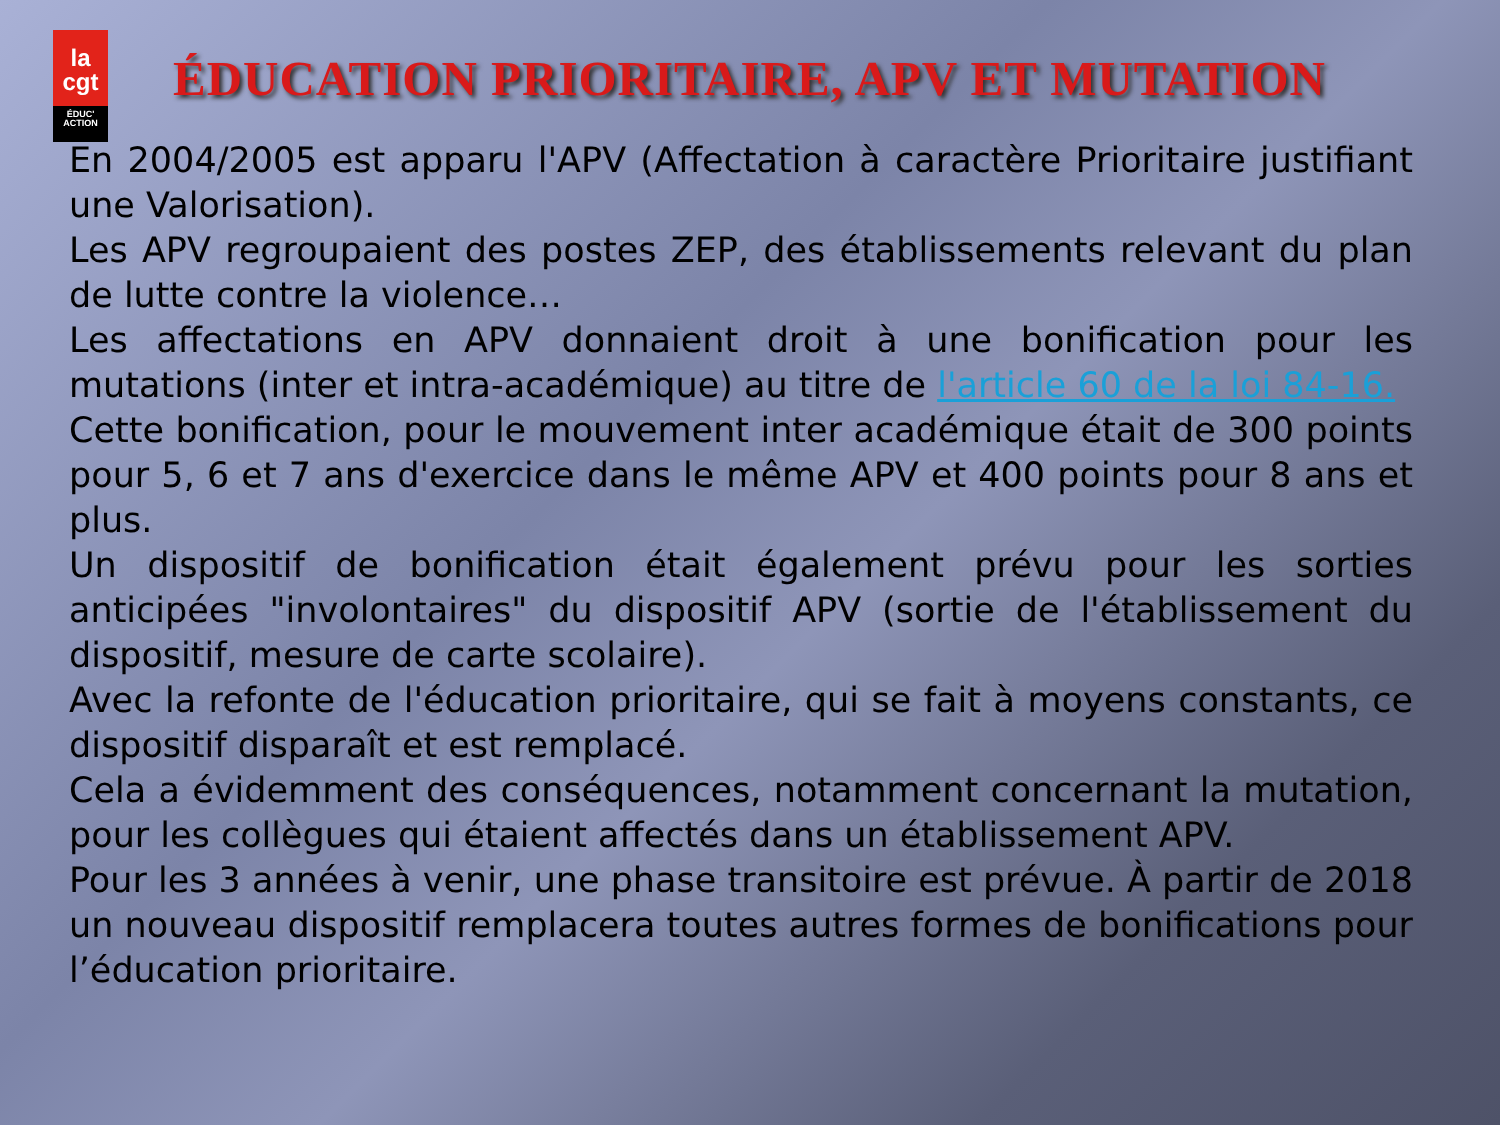la
cgt
ÉDUC' ACTION
ÉDUCATION PRIORITAIRE, APV ET MUTATION
En 2004/2005 est apparu l'APV (Affectation à caractère Prioritaire justifiant une Valorisation).
Les APV regroupaient des postes ZEP, des établissements relevant du plan de lutte contre la violence…
Les affectations en APV donnaient droit à une bonification pour les mutations (inter et intra-académique) au titre de l'article 60 de la loi 84-16.
Cette bonification, pour le mouvement inter académique était de 300 points pour 5, 6 et 7 ans d'exercice dans le même APV et 400 points pour 8 ans et plus.
Un dispositif de bonification était également prévu pour les sorties anticipées "involontaires" du dispositif APV (sortie de l'établissement du dispositif, mesure de carte scolaire).
Avec la refonte de l'éducation prioritaire, qui se fait à moyens constants, ce dispositif disparaît et est remplacé.
Cela a évidemment des conséquences, notamment concernant la mutation, pour les collègues qui étaient affectés dans un établissement APV.
Pour les 3 années à venir, une phase transitoire est prévue. À partir de 2018 un nouveau dispositif remplacera toutes autres formes de bonifications pour l’éducation prioritaire.